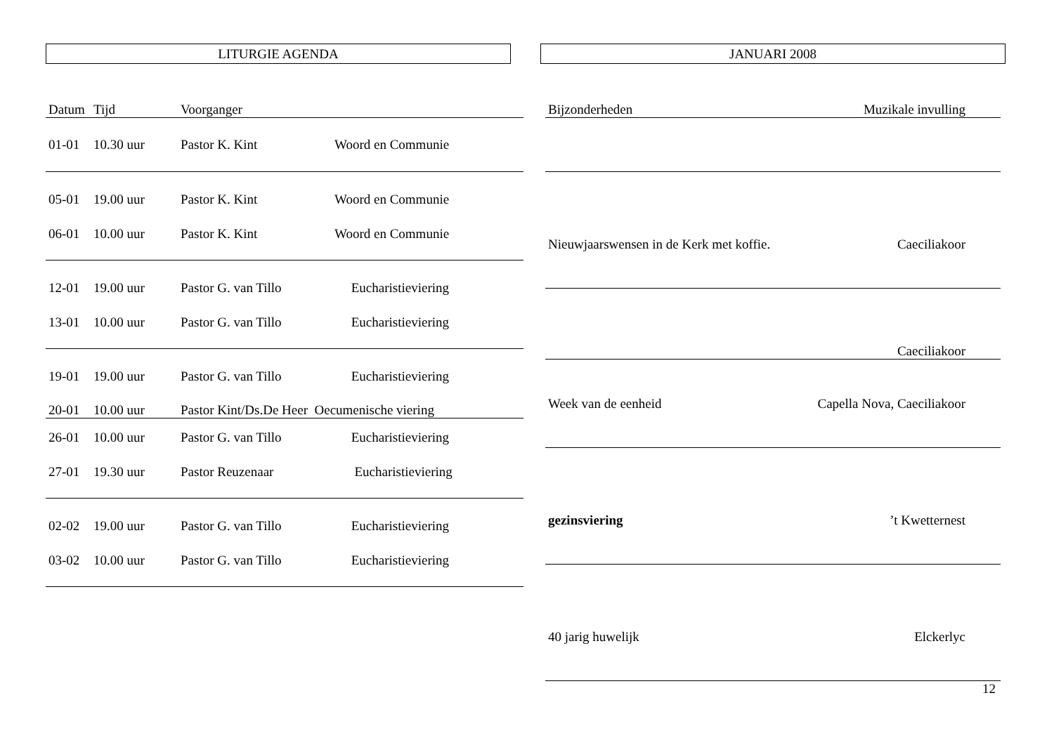LITURGIE AGENDA
| Datum | Tijd | Voorganger | |
| --- | --- | --- | --- |
| 01-01 | 10.30 uur | Pastor K. Kint | Woord en Communie |
| 05-01 | 19.00 uur | Pastor K. Kint | Woord en Communie |
| 06-01 | 10.00 uur | Pastor K. Kint | Woord en Communie |
| 12-01 | 19.00 uur | Pastor G. van Tillo | Eucharistieviering |
| 13-01 | 10.00 uur | Pastor G. van Tillo | Eucharistieviering |
| 19-01 | 19.00 uur | Pastor G. van Tillo | Eucharistieviering |
| 20-01 | 10.00 uur | Pastor Kint/Ds.De Heer Oecumenische viering | |
| 26-01 | 10.00 uur | Pastor G. van Tillo | Eucharistieviering |
| 27-01 | 19.30 uur | Pastor Reuzenaar | Eucharistieviering |
| 02-02 | 19.00 uur | Pastor G. van Tillo | Eucharistieviering |
| 03-02 | 10.00 uur | Pastor G. van Tillo | Eucharistieviering |
JANUARI 2008
| Bijzonderheden | Muzikale invulling |
| --- | --- |
| Nieuwjaarswensen in de Kerk met koffie. | Caeciliakoor |
| | Caeciliakoor |
| Week van de eenheid | Capella Nova, Caeciliakoor |
| gezinsviering | ’t Kwetternest |
| 40 jarig huwelijk | Elckerlyc |
12